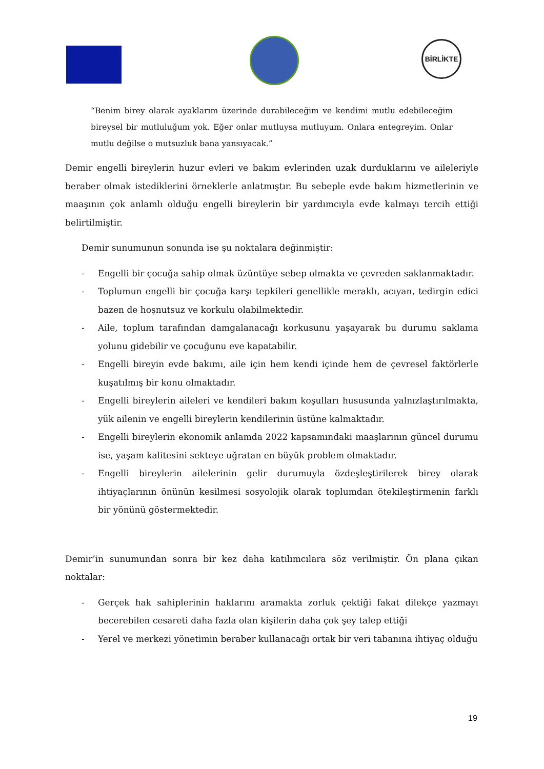BİRLİKTE
“Benim birey olarak ayaklarım üzerinde durabileceğim ve kendimi mutlu edebileceğim bireysel bir mutluluğum yok. Eğer onlar mutluysa mutluyum. Onlara entegreyim. Onlar mutlu değilse o mutsuzluk bana yansıyacak.”
Demir engelli bireylerin huzur evleri ve bakım evlerinden uzak durduklarını ve aileleriyle beraber olmak istediklerini örneklerle anlatmıştır. Bu sebeple evde bakım hizmetlerinin ve maaşının çok anlamlı olduğu engelli bireylerin bir yardımcıyla evde kalmayı tercih ettiği belirtilmiştir.
Demir sunumunun sonunda ise şu noktalara değinmiştir:
- Engelli bir çocuğa sahip olmak üzüntüye sebep olmakta ve çevreden saklanmaktadır.
- Toplumun engelli bir çocuğa karşı tepkileri genellikle meraklı, acıyan, tedirgin edici bazen de hoşnutsuz ve korkulu olabilmektedir.
- Aile, toplum tarafından damgalanacağı korkusunu yaşayarak bu durumu saklama yolunu gidebilir ve çocuğunu eve kapatabilir.
- Engelli bireyin evde bakımı, aile için hem kendi içinde hem de çevresel faktörlerle kuşatılmış bir konu olmaktadır.
- Engelli bireylerin aileleri ve kendileri bakım koşulları hususunda yalnızlaştırılmakta, yük ailenin ve engelli bireylerin kendilerinin üstüne kalmaktadır.
- Engelli bireylerin ekonomik anlamda 2022 kapsamındaki maaşlarının güncel durumu ise, yaşam kalitesini sekteye uğratan en büyük problem olmaktadır.
- Engelli bireylerin ailelerinin gelir durumuyla özdeşleştirilerek birey olarak ihtiyaçlarının önünün kesilmesi sosyolojik olarak toplumdan ötekileştirmenin farklı bir yönünü göstermektedir.
Demir’in sunumundan sonra bir kez daha katılımcılara söz verilmiştir. Ön plana çıkan noktalar:
- Gerçek hak sahiplerinin haklarını aramakta zorluk çektiği fakat dilekçe yazmayı becerebilen cesareti daha fazla olan kişilerin daha çok şey talep ettiği
- Yerel ve merkezi yönetimin beraber kullanacağı ortak bir veri tabanına ihtiyaç olduğu
19